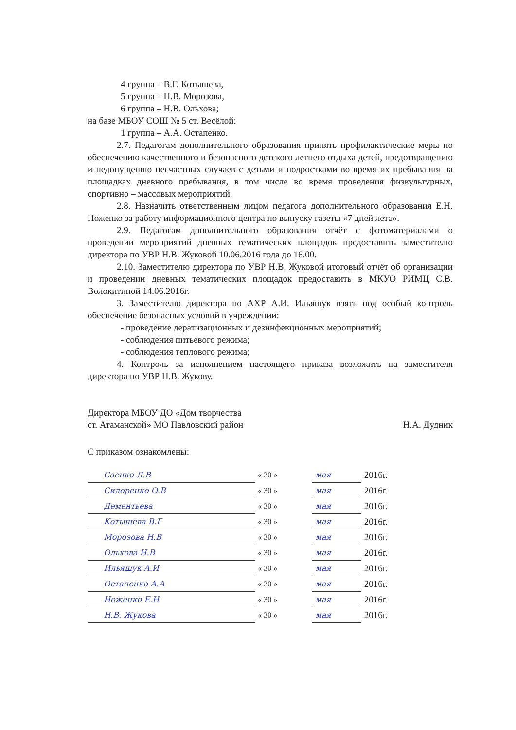4 группа – В.Г. Котышева,
5 группа – Н.В. Морозова,
6 группа – Н.В. Ольхова;
на базе МБОУ СОШ № 5 ст. Весёлой:
1 группа – А.А. Остапенко.
2.7. Педагогам дополнительного образования принять профилактические меры по обеспечению качественного и безопасного детского летнего отдыха детей, предотвращению и недопущению несчастных случаев с детьми и подростками во время их пребывания на площадках дневного пребывания, в том числе во время проведения физкультурных, спортивно – массовых мероприятий.
2.8. Назначить ответственным лицом педагога дополнительного образования Е.Н. Ноженко за работу информационного центра по выпуску газеты «7 дней лета».
2.9. Педагогам дополнительного образования отчёт с фотоматериалами о проведении мероприятий дневных тематических площадок предоставить заместителю директора по УВР Н.В. Жуковой 10.06.2016 года до 16.00.
2.10. Заместителю директора по УВР Н.В. Жуковой итоговый отчёт об организации и проведении дневных тематических площадок предоставить в МКУО РИМЦ С.В. Волокитиной 14.06.2016г.
3. Заместителю директора по АХР А.И. Ильяшук взять под особый контроль обеспечение безопасных условий в учреждении:
- проведение дератизационных и дезинфекционных мероприятий;
- соблюдения питьевого режима;
- соблюдения теплового режима;
4. Контроль за исполнением настоящего приказа возложить на заместителя директора по УВР Н.В. Жукову.
Директора МБОУ ДО «Дом творчества
ст. Атаманской» МО Павловский район
Н.А. Дудник
С приказом ознакомлены:
| | Саенко Л.В | « 30 » | мая | 2016г. |
| | Сидоренко О.В | « 30 » | мая | 2016г. |
| | Дементьева | « 30 » | мая | 2016г. |
| | Котышева В.Г | « 30 » | мая | 2016г. |
| | Морозова Н.В | « 30 » | мая | 2016г. |
| | Ольхова Н.В | « 30 » | мая | 2016г. |
| | Ильяшук А.И | « 30 » | мая | 2016г. |
| | Остапенко А.А | « 30 » | мая | 2016г. |
| | Ноженко Е.Н | « 30 » | мая | 2016г. |
| | Н.В. Жукова | « 30 » | мая | 2016г. |